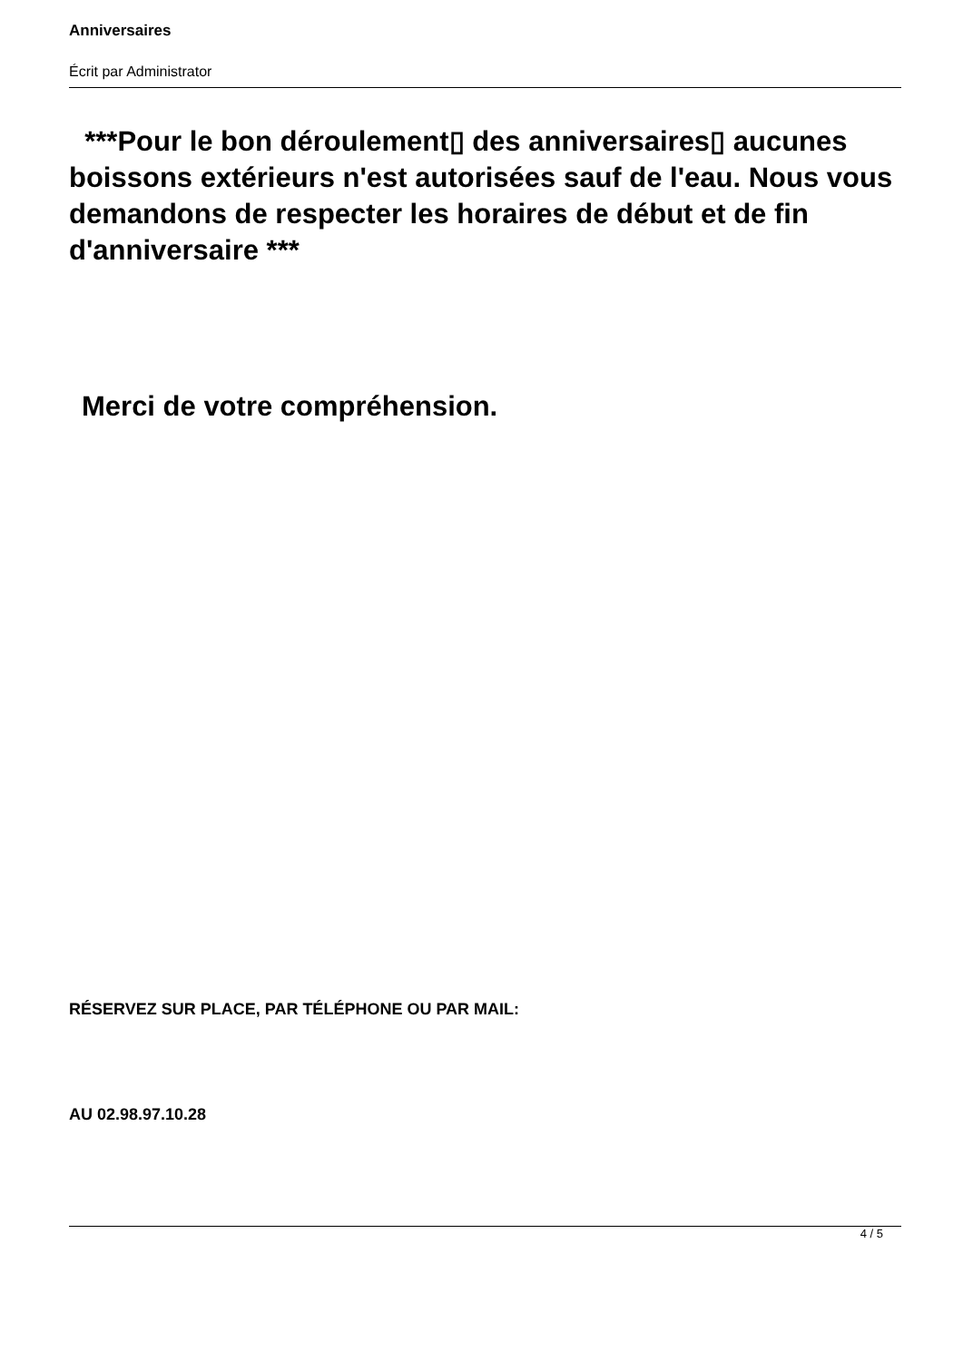Anniversaires
Écrit par Administrator
***Pour le bon déroulement▯ des anniversaires▯ aucunes boissons extérieurs n'est autorisées sauf de l'eau. Nous vous demandons de respecter les horaires de début et de fin d'anniversaire ***
Merci de votre compréhension.
RÉSERVEZ SUR PLACE, PAR TÉLÉPHONE OU PAR MAIL:
AU 02.98.97.10.28
4 / 5